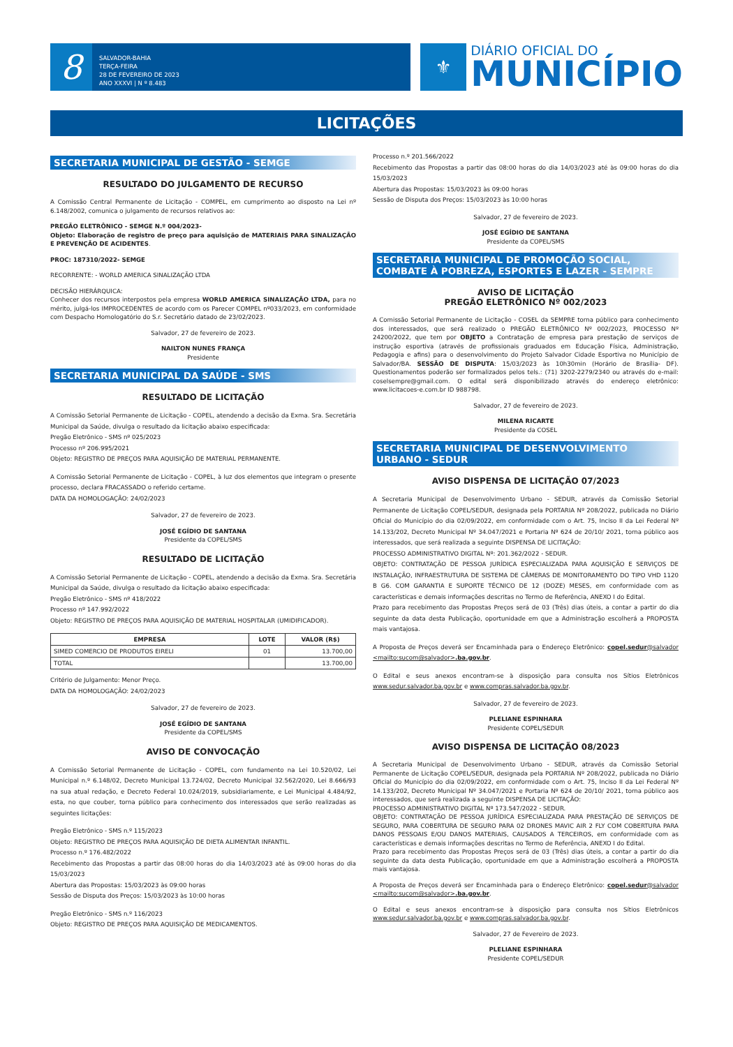8
SALVADOR-BAHIA
TERÇA-FEIRA
28 DE FEVEREIRO DE 2023
ANO XXXVI | N º 8.483
⚜
DIÁRIO OFICIAL DO
MUNICÍPIO
LICITAÇÕES
SECRETARIA MUNICIPAL DE GESTÃO - SEMGE
RESULTADO DO JULGAMENTO DE RECURSO
A Comissão Central Permanente de Licitação - COMPEL, em cumprimento ao disposto na Lei nº 6.148/2002, comunica o julgamento de recursos relativos ao:
PREGÃO ELETRÔNICO - SEMGE N.º 004/2023-
Objeto: Elaboração de registro de preço para aquisição de MATERIAIS PARA SINALIZAÇÃO E PREVENÇÃO DE ACIDENTES.
PROC: 187310/2022- SEMGE
RECORRENTE: - WORLD AMERICA SINALIZAÇÃO LTDA
DECISÃO HIERÁRQUICA:
Conhecer dos recursos interpostos pela empresa WORLD AMERICA SINALIZAÇÃO LTDA, para no mérito, julgá-los IMPROCEDENTES de acordo com os Parecer COMPEL nº033/2023, em conformidade com Despacho Homologatório do S.r. Secretário datado de 23/02/2023.
Salvador, 27 de fevereiro de 2023.
NAILTON NUNES FRANÇA
Presidente
SECRETARIA MUNICIPAL DA SAÚDE - SMS
RESULTADO DE LICITAÇÃO
A Comissão Setorial Permanente de Licitação - COPEL, atendendo a decisão da Exma. Sra. Secretária Municipal da Saúde, divulga o resultado da licitação abaixo especificada:
Pregão Eletrônico - SMS nº 025/2023
Processo nº 206.995/2021
Objeto: REGISTRO DE PREÇOS PARA AQUISIÇÃO DE MATERIAL PERMANENTE.
A Comissão Setorial Permanente de Licitação - COPEL, à luz dos elementos que integram o presente processo, declara FRACASSADO o referido certame.
DATA DA HOMOLOGAÇÃO: 24/02/2023
Salvador, 27 de fevereiro de 2023.
JOSÉ EGÍDIO DE SANTANA
Presidente da COPEL/SMS
RESULTADO DE LICITAÇÃO
A Comissão Setorial Permanente de Licitação - COPEL, atendendo a decisão da Exma. Sra. Secretária Municipal da Saúde, divulga o resultado da licitação abaixo especificada:
Pregão Eletrônico - SMS nº 418/2022
Processo nº 147.992/2022
Objeto: REGISTRO DE PREÇOS PARA AQUISIÇÃO DE MATERIAL HOSPITALAR (UMIDIFICADOR).
| EMPRESA | LOTE | VALOR (R$) |
| --- | --- | --- |
| SIMED COMERCIO DE PRODUTOS EIRELI | 01 | 13.700,00 |
| TOTAL | | 13.700,00 |
Critério de Julgamento: Menor Preço.
DATA DA HOMOLOGAÇÃO: 24/02/2023
Salvador, 27 de fevereiro de 2023.
JOSÉ EGÍDIO DE SANTANA
Presidente da COPEL/SMS
AVISO DE CONVOCAÇÃO
A Comissão Setorial Permanente de Licitação - COPEL, com fundamento na Lei 10.520/02, Lei Municipal n.º 6.148/02, Decreto Municipal 13.724/02, Decreto Municipal 32.562/2020, Lei 8.666/93 na sua atual redação, e Decreto Federal 10.024/2019, subsidiariamente, e Lei Municipal 4.484/92, esta, no que couber, torna público para conhecimento dos interessados que serão realizadas as seguintes licitações:
Pregão Eletrônico - SMS n.º 115/2023
Objeto: REGISTRO DE PREÇOS PARA AQUISIÇÃO DE DIETA ALIMENTAR INFANTIL.
Processo n.º 176.482/2022
Recebimento das Propostas a partir das 08:00 horas do dia 14/03/2023 até às 09:00 horas do dia 15/03/2023
Abertura das Propostas: 15/03/2023 às 09:00 horas
Sessão de Disputa dos Preços: 15/03/2023 às 10:00 horas
Pregão Eletrônico - SMS n.º 116/2023
Objeto: REGISTRO DE PREÇOS PARA AQUISIÇÃO DE MEDICAMENTOS.
Processo n.º 201.566/2022
Recebimento das Propostas a partir das 08:00 horas do dia 14/03/2023 até às 09:00 horas do dia 15/03/2023
Abertura das Propostas: 15/03/2023 às 09:00 horas
Sessão de Disputa dos Preços: 15/03/2023 às 10:00 horas
Salvador, 27 de fevereiro de 2023.
JOSÉ EGÍDIO DE SANTANA
Presidente da COPEL/SMS
SECRETARIA MUNICIPAL DE PROMOÇÃO SOCIAL, COMBATE À POBREZA, ESPORTES E LAZER - SEMPRE
AVISO DE LICITAÇÃO
PREGÃO ELETRÔNICO Nº 002/2023
A Comissão Setorial Permanente de Licitação - COSEL da SEMPRE torna público para conhecimento dos interessados, que será realizado o PREGÃO ELETRÔNICO Nº 002/2023, PROCESSO Nº 24200/2022, que tem por OBJETO a Contratação de empresa para prestação de serviços de instrução esportiva (através de profissionais graduados em Educação Física, Administração, Pedagogia e afins) para o desenvolvimento do Projeto Salvador Cidade Esportiva no Município de Salvador/BA. SESSÃO DE DISPUTA: 15/03/2023 às 10h30min (Horário de Brasília- DF). Questionamentos poderão ser formalizados pelos tels.: (71) 3202-2279/2340 ou através do e-mail: coselsempre@gmail.com. O edital será disponibilizado através do endereço eletrônico: www.licitacoes-e.com.br ID 988798.
Salvador, 27 de fevereiro de 2023.
MILENA RICARTE
Presidente da COSEL
SECRETARIA MUNICIPAL DE DESENVOLVIMENTO URBANO - SEDUR
AVISO DISPENSA DE LICITAÇÃO 07/2023
A Secretaria Municipal de Desenvolvimento Urbano - SEDUR, através da Comissão Setorial Permanente de Licitação COPEL/SEDUR, designada pela PORTARIA Nº 208/2022, publicada no Diário Oficial do Município do dia 02/09/2022, em conformidade com o Art. 75, Inciso II da Lei Federal Nº 14.133/202, Decreto Municipal Nº 34.047/2021 e Portaria Nº 624 de 20/10/ 2021, torna público aos interessados, que será realizada a seguinte DISPENSA DE LICITAÇÃO:
PROCESSO ADMINISTRATIVO DIGITAL Nº: 201.362/2022 - SEDUR.
OBJETO: CONTRATAÇÃO DE PESSOA JURÍDICA ESPECIALIZADA PARA AQUISIÇÃO E SERVIÇOS DE INSTALAÇÃO, INFRAESTRUTURA DE SISTEMA DE CÂMERAS DE MONITORAMENTO DO TIPO VHD 1120 B G6. COM GARANTIA E SUPORTE TÉCNICO DE 12 (DOZE) MESES, em conformidade com as características e demais informações descritas no Termo de Referência, ANEXO I do Edital.
Prazo para recebimento das Propostas Preços será de 03 (Três) dias úteis, a contar a partir do dia seguinte da data desta Publicação, oportunidade em que a Administração escolherá a PROPOSTA mais vantajosa.
A Proposta de Preços deverá ser Encaminhada para o Endereço Eletrônico: copel.sedur@salvador <mailto:sucom@salvador>.ba.gov.br.
O Edital e seus anexos encontram-se à disposição para consulta nos Sítios Eletrônicos www.sedur.salvador.ba.gov.br e www.compras.salvador.ba.gov.br.
Salvador, 27 de fevereiro de 2023.
PLELIANE ESPINHARA
Presidente COPEL/SEDUR
AVISO DISPENSA DE LICITAÇÃO 08/2023
A Secretaria Municipal de Desenvolvimento Urbano - SEDUR, através da Comissão Setorial Permanente de Licitação COPEL/SEDUR, designada pela PORTARIA Nº 208/2022, publicada no Diário Oficial do Município do dia 02/09/2022, em conformidade com o Art. 75, Inciso II da Lei Federal Nº 14.133/202, Decreto Municipal Nº 34.047/2021 e Portaria Nº 624 de 20/10/ 2021, torna público aos interessados, que será realizada a seguinte DISPENSA DE LICITAÇÃO:
PROCESSO ADMINISTRATIVO DIGITAL Nº 173.547/2022 - SEDUR.
OBJETO: CONTRATAÇÃO DE PESSOA JURÍDICA ESPECIALIZADA PARA PRESTAÇÃO DE SERVIÇOS DE SEGURO, PARA COBERTURA DE SEGURO PARA 02 DRONES MAVIC AIR 2 FLY COM COBERTURA PARA DANOS PESSOAIS E/OU DANOS MATERIAIS, CAUSADOS A TERCEIROS, em conformidade com as características e demais informações descritas no Termo de Referência, ANEXO I do Edital.
Prazo para recebimento das Propostas Preços será de 03 (Três) dias úteis, a contar a partir do dia seguinte da data desta Publicação, oportunidade em que a Administração escolherá a PROPOSTA mais vantajosa.
A Proposta de Preços deverá ser Encaminhada para o Endereço Eletrônico: copel.sedur@salvador <mailto:sucom@salvador>.ba.gov.br.
O Edital e seus anexos encontram-se à disposição para consulta nos Sítios Eletrônicos www.sedur.salvador.ba.gov.br e www.compras.salvador.ba.gov.br.
Salvador, 27 de Fevereiro de 2023.
PLELIANE ESPINHARA
Presidente COPEL/SEDUR